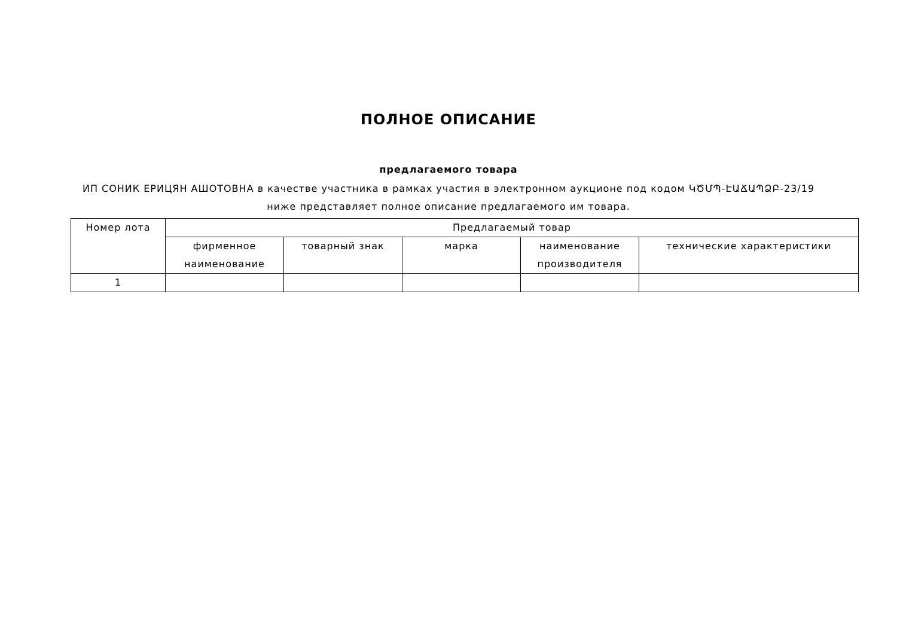ПОЛНОЕ ОПИСАНИЕ
предлагаемого товара
ИП СОНИК ЕРИЦЯН АШОТОВНА в качестве участника в рамках участия в электронном аукционе под кодом ԿԾՄՊ-ԷԱՃԱՊՁԲ-23/19 ниже представляет полное описание предлагаемого им товара.
| Номер лота | Предлагаемый товар | | | | |
| --- | --- | --- | --- | --- | --- |
| | фирменное наименование | товарный знак | марка | наименование производителя | технические характеристики |
| 1 | | | | | |